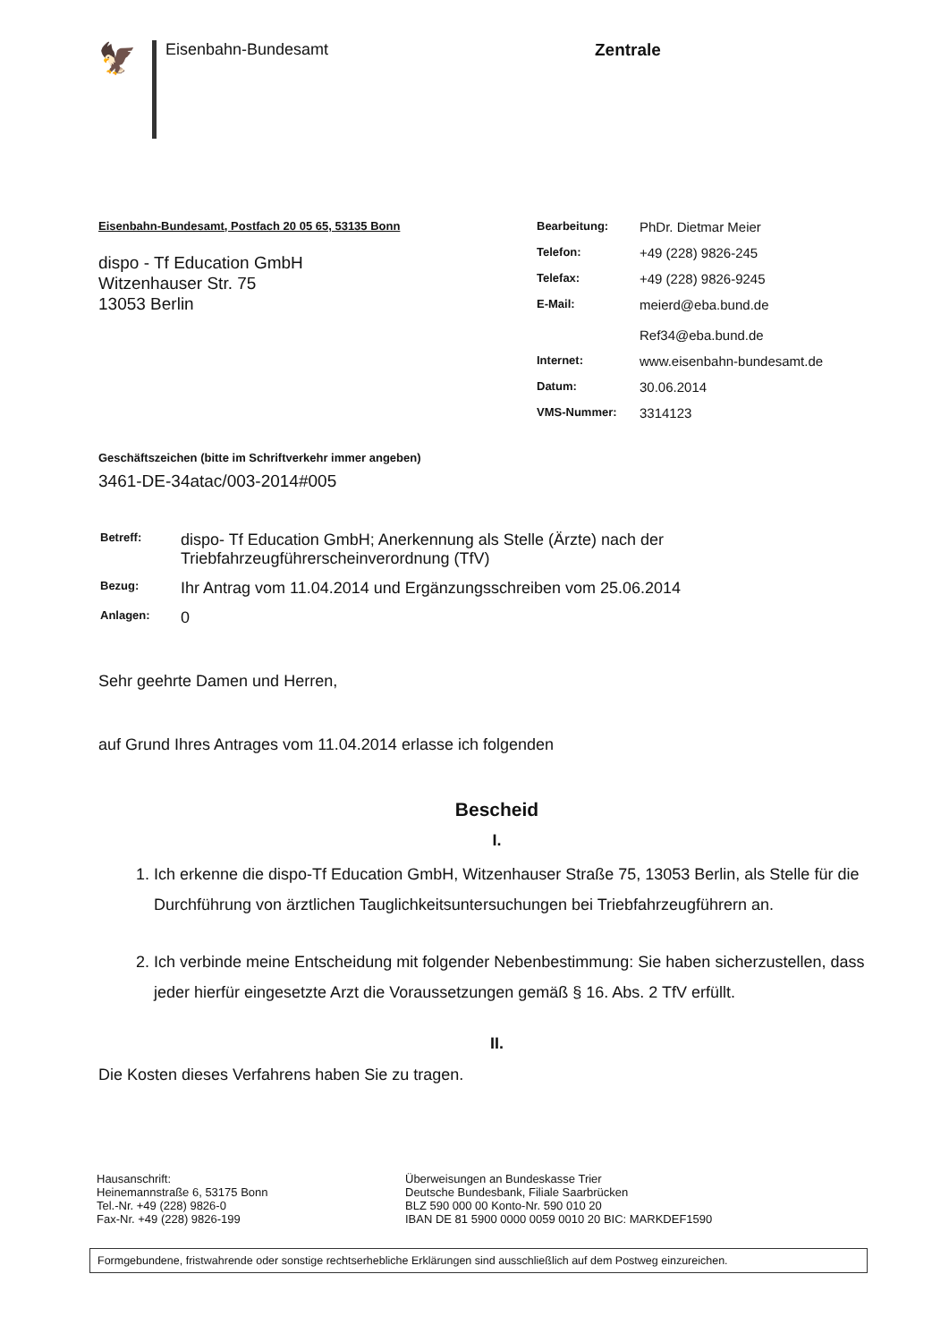🦅
Eisenbahn-Bundesamt
Zentrale
Eisenbahn-Bundesamt, Postfach 20 05 65, 53135 Bonn
dispo - Tf Education GmbH
Witzenhauser Str. 75
13053 Berlin
Geschäftszeichen (bitte im Schriftverkehr immer angeben)
3461-DE-34atac/003-2014#005
| Bearbeitung: | PhDr. Dietmar Meier |
| Telefon: | +49 (228) 9826-245 |
| Telefax: | +49 (228) 9826-9245 |
| E-Mail: | meierd@eba.bund.de Ref34@eba.bund.de |
| Internet: | www.eisenbahn-bundesamt.de |
| Datum: | 30.06.2014 |
| VMS-Nummer: | 3314123 |
| Betreff: | dispo- Tf Education GmbH; Anerkennung als Stelle (Ärzte) nach der Triebfahrzeugführerscheinverordnung (TfV) |
| Bezug: | Ihr Antrag vom 11.04.2014 und Ergänzungsschreiben vom 25.06.2014 |
| Anlagen: | 0 |
Sehr geehrte Damen und Herren,
auf Grund Ihres Antrages vom 11.04.2014 erlasse ich folgenden
Bescheid
I.
1. Ich erkenne die dispo-Tf Education GmbH, Witzenhauser Straße 75, 13053 Berlin, als Stelle für die Durchführung von ärztlichen Tauglichkeitsuntersuchungen bei Triebfahrzeugführern an.
2. Ich verbinde meine Entscheidung mit folgender Nebenbestimmung: Sie haben sicherzustellen, dass jeder hierfür eingesetzte Arzt die Voraussetzungen gemäß § 16. Abs. 2 TfV erfüllt.
II.
Die Kosten dieses Verfahrens haben Sie zu tragen.
Hausanschrift:
Heinemannstraße 6, 53175 Bonn
Tel.-Nr. +49 (228) 9826-0
Fax-Nr. +49 (228) 9826-199
Überweisungen an Bundeskasse Trier
Deutsche Bundesbank, Filiale Saarbrücken
BLZ 590 000 00 Konto-Nr. 590 010 20
IBAN DE 81 5900 0000 0059 0010 20 BIC: MARKDEF1590
Formgebundene, fristwahrende oder sonstige rechtserhebliche Erklärungen sind ausschließlich auf dem Postweg einzureichen.